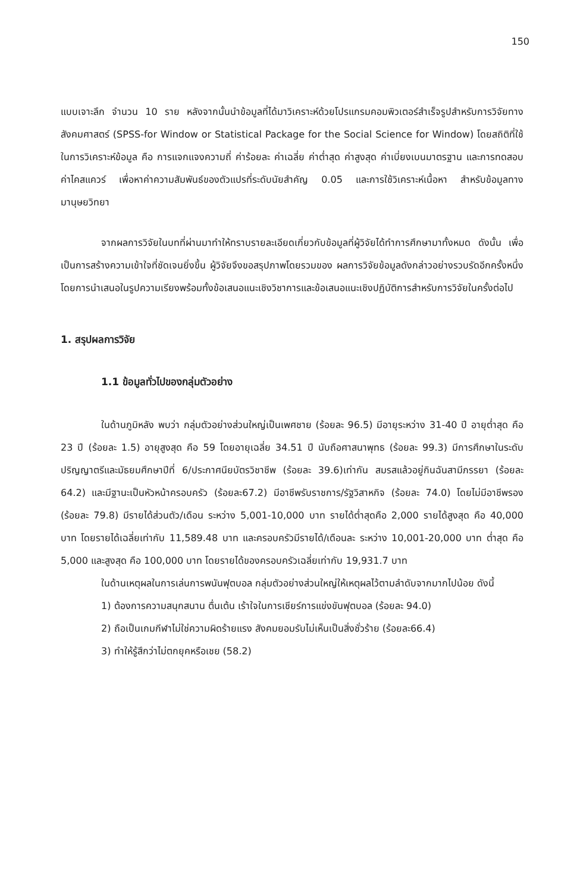150
แบบเจาะลึก จำนวน 10 ราย หลังจากนั้นนำข้อมูลที่ได้มาวิเคราะห์ด้วยโปรแกรมคอมพิวเตอร์สำเร็จรูปสำหรับการวิจัยทางสังคมศาสตร์ (SPSS-for Window or Statistical Package for the Social Science for Window) โดยสถิติที่ใช้ในการวิเคราะห์ข้อมูล คือ การแจกแจงความถี่ ค่าร้อยละ ค่าเฉลี่ย ค่าต่ำสุด ค่าสูงสุด ค่าเบี่ยงเบนมาตรฐาน และการทดสอบค่าไคสแควร์ เพื่อหาค่าความสัมพันธ์ของตัวแปรที่ระดับนัยสำคัญ 0.05 และการใช้วิเคราะห์เนื้อหา สำหรับข้อมูลทางมานุษยวิทยา
จากผลการวิจัยในบทที่ผ่านมาทำให้ทราบรายละเอียดเกี่ยวกับข้อมูลที่ผู้วิจัยได้ทำการศึกษามาทั้งหมด ดังนั้น เพื่อเป็นการสร้างความเข้าใจที่ชัดเจนยิ่งขึ้น ผู้วิจัยจึงขอสรุปภาพโดยรวมของ ผลการวิจัยข้อมูลดังกล่าวอย่างรวบรัดอีกครั้งหนึ่ง โดยการนำเสนอในรูปความเรียงพร้อมทั้งข้อเสนอแนะเชิงวิชาการและข้อเสนอแนะเชิงปฏิบัติการสำหรับการวิจัยในครั้งต่อไป
1. สรุปผลการวิจัย
1.1 ข้อมูลทั่วไปของกลุ่มตัวอย่าง
ในด้านภูมิหลัง พบว่า กลุ่มตัวอย่างส่วนใหญ่เป็นเพศชาย (ร้อยละ 96.5) มีอายุระหว่าง 31-40 ปี อายุต่ำสุด คือ 23 ปี (ร้อยละ 1.5) อายุสูงสุด คือ 59 โดยอายุเฉลี่ย 34.51 ปี นับถือศาสนาพุทธ (ร้อยละ 99.3) มีการศึกษาในระดับปริญญาตรีและมัธยมศึกษาปีที่ 6/ประกาศนียบัตรวิชาชีพ (ร้อยละ 39.6)เท่ากัน สมรสแล้วอยู่กินฉันสามีภรรยา (ร้อยละ 64.2) และมีฐานะเป็นหัวหน้าครอบครัว (ร้อยละ67.2) มีอาชีพรับราชการ/รัฐวิสาหกิจ (ร้อยละ 74.0) โดยไม่มีอาชีพรอง (ร้อยละ 79.8) มีรายได้ส่วนตัว/เดือน ระหว่าง 5,001-10,000 บาท รายได้ต่ำสุดคือ 2,000 รายได้สูงสุด คือ 40,000 บาท โดยรายได้เฉลี่ยเท่ากับ 11,589.48 บาท และครอบครัวมีรายได้/เดือนละ ระหว่าง 10,001-20,000 บาท ต่ำสุด คือ 5,000 และสูงสุด คือ 100,000 บาท โดยรายได้ของครอบครัวเฉลี่ยเท่ากับ 19,931.7 บาท
ในด้านเหตุผลในการเล่นการพนันฟุตบอล กลุ่มตัวอย่างส่วนใหญ่ให้เหตุผลไว้ตามลำดับจากมากไปน้อย ดังนี้
1) ต้องการความสนุกสนาน ตื่นเต้น เร้าใจในการเชียร์การแข่งขันฟุตบอล (ร้อยละ 94.0)
2) ถือเป็นเกมกีฬาไม่ใช่ความผิดร้ายแรง สังคมยอมรับไม่เห็นเป็นสิ่งชั่วร้าย (ร้อยละ66.4)
3) ทำให้รู้สึกว่าไม่ตกยุคหรือเชย (58.2)